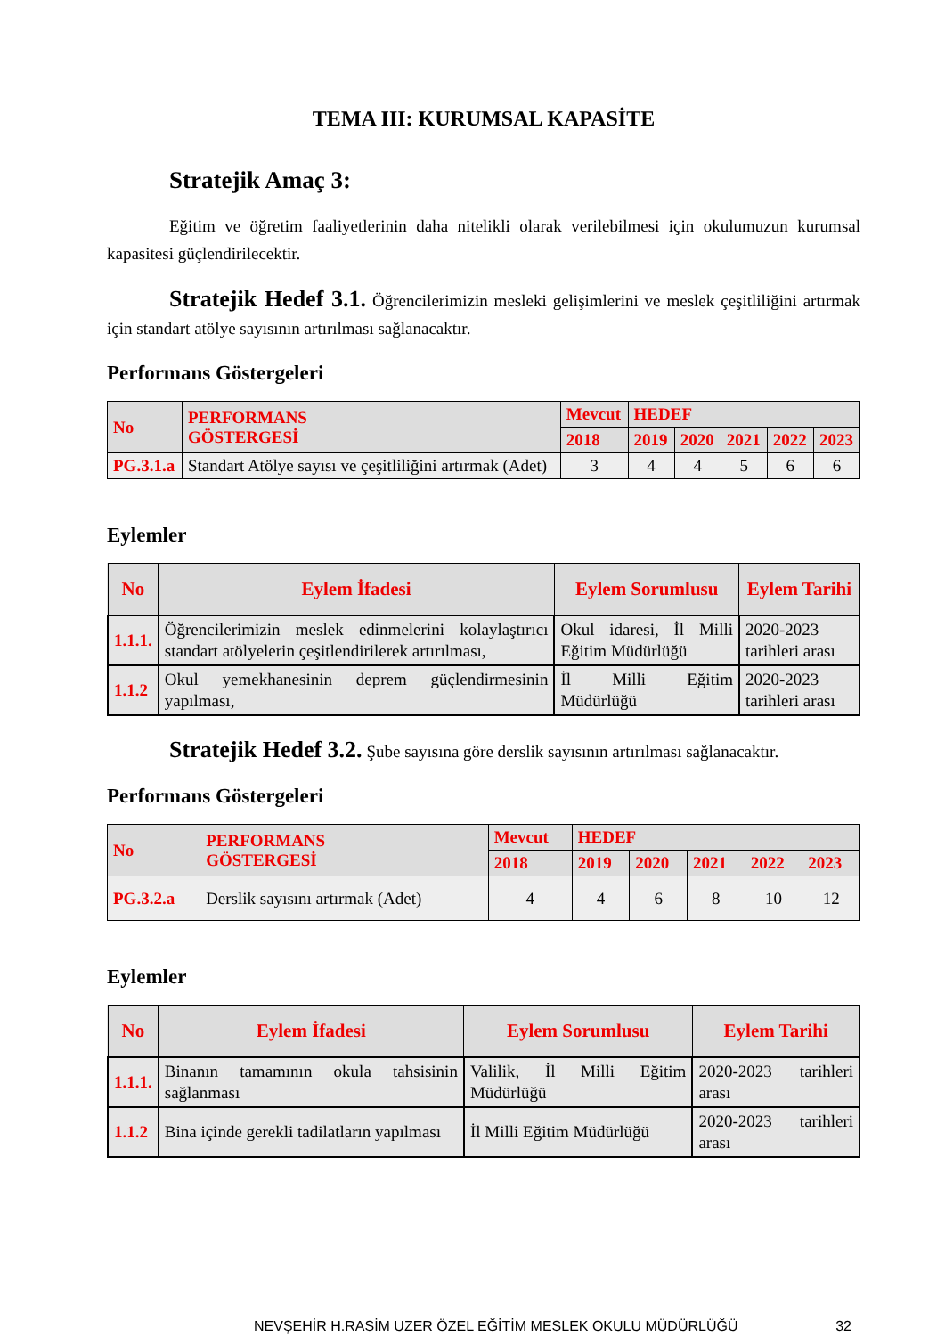TEMA III: KURUMSAL KAPASİTE
Stratejik Amaç 3:
Eğitim ve öğretim faaliyetlerinin daha nitelikli olarak verilebilmesi için okulumuzun kurumsal kapasitesi güçlendirilecektir.
Stratejik Hedef 3.1. Öğrencilerimizin mesleki gelişimlerini ve meslek çeşitliliğini artırmak için standart atölye sayısının artırılması sağlanacaktır.
Performans Göstergeleri
| No | PERFORMANS GÖSTERGESİ | Mevcut | HEDEF | | | | |
| --- | --- | --- | --- | --- | --- | --- | --- |
| | | 2018 | 2019 | 2020 | 2021 | 2022 | 2023 |
| PG.3.1.a | Standart Atölye sayısı ve çeşitliliğini artırmak (Adet) | 3 | 4 | 4 | 5 | 6 | 6 |
Eylemler
| No | Eylem İfadesi | Eylem Sorumlusu | Eylem Tarihi |
| --- | --- | --- | --- |
| 1.1.1. | Öğrencilerimizin meslek edinmelerini kolaylaştırıcı standart atölyelerin çeşitlendirilerek artırılması, | Okul idaresi, İl Milli Eğitim Müdürlüğü | 2020-2023 tarihleri arası |
| 1.1.2 | Okul yemekhanesinin deprem güçlendirmesinin yapılması, | İl Milli Eğitim Müdürlüğü | 2020-2023 tarihleri arası |
Stratejik Hedef 3.2. Şube sayısına göre derslik sayısının artırılması sağlanacaktır.
Performans Göstergeleri
| No | PERFORMANS GÖSTERGESİ | Mevcut | HEDEF | | | | |
| --- | --- | --- | --- | --- | --- | --- | --- |
| | | 2018 | 2019 | 2020 | 2021 | 2022 | 2023 |
| PG.3.2.a | Derslik sayısını artırmak (Adet) | 4 | 4 | 6 | 8 | 10 | 12 |
Eylemler
| No | Eylem İfadesi | Eylem Sorumlusu | Eylem Tarihi |
| --- | --- | --- | --- |
| 1.1.1. | Binanın tamamının okula tahsisinin sağlanması | Valilik, İl Milli Eğitim Müdürlüğü | 2020-2023 tarihleri arası |
| 1.1.2 | Bina içinde gerekli tadilatların yapılması | İl Milli Eğitim Müdürlüğü | 2020-2023 tarihleri arası |
NEVŞEHİR H.RASİM UZER ÖZEL EĞİTİM MESLEK OKULU MÜDÜRLÜĞÜ 32